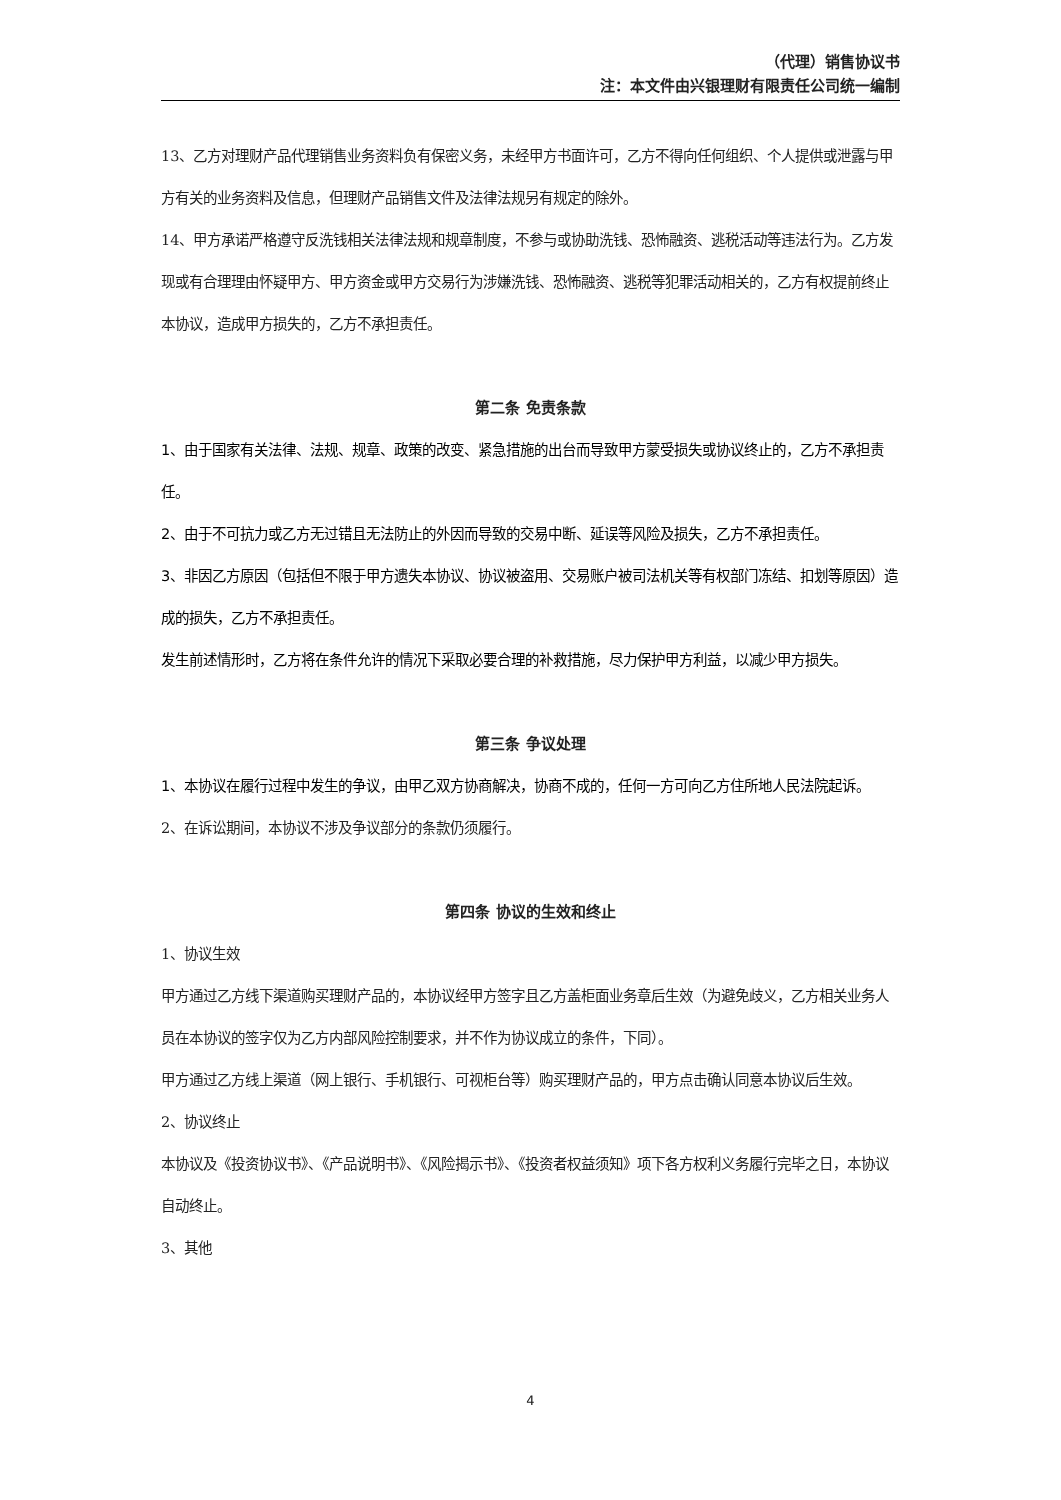（代理）销售协议书
注：本文件由兴银理财有限责任公司统一编制
13、乙方对理财产品代理销售业务资料负有保密义务，未经甲方书面许可，乙方不得向任何组织、个人提供或泄露与甲方有关的业务资料及信息，但理财产品销售文件及法律法规另有规定的除外。
14、甲方承诺严格遵守反洗钱相关法律法规和规章制度，不参与或协助洗钱、恐怖融资、逃税活动等违法行为。乙方发现或有合理理由怀疑甲方、甲方资金或甲方交易行为涉嫌洗钱、恐怖融资、逃税等犯罪活动相关的，乙方有权提前终止本协议，造成甲方损失的，乙方不承担责任。
第二条 免责条款
1、由于国家有关法律、法规、规章、政策的改变、紧急措施的出台而导致甲方蒙受损失或协议终止的，乙方不承担责任。
2、由于不可抗力或乙方无过错且无法防止的外因而导致的交易中断、延误等风险及损失，乙方不承担责任。
3、非因乙方原因（包括但不限于甲方遗失本协议、协议被盗用、交易账户被司法机关等有权部门冻结、扣划等原因）造成的损失，乙方不承担责任。
发生前述情形时，乙方将在条件允许的情况下采取必要合理的补救措施，尽力保护甲方利益，以减少甲方损失。
第三条 争议处理
1、本协议在履行过程中发生的争议，由甲乙双方协商解决，协商不成的，任何一方可向乙方住所地人民法院起诉。
2、在诉讼期间，本协议不涉及争议部分的条款仍须履行。
第四条 协议的生效和终止
1、协议生效
甲方通过乙方线下渠道购买理财产品的，本协议经甲方签字且乙方盖柜面业务章后生效（为避免歧义，乙方相关业务人员在本协议的签字仅为乙方内部风险控制要求，并不作为协议成立的条件，下同）。
甲方通过乙方线上渠道（网上银行、手机银行、可视柜台等）购买理财产品的，甲方点击确认同意本协议后生效。
2、协议终止
本协议及《投资协议书》、《产品说明书》、《风险揭示书》、《投资者权益须知》项下各方权利义务履行完毕之日，本协议自动终止。
3、其他
4